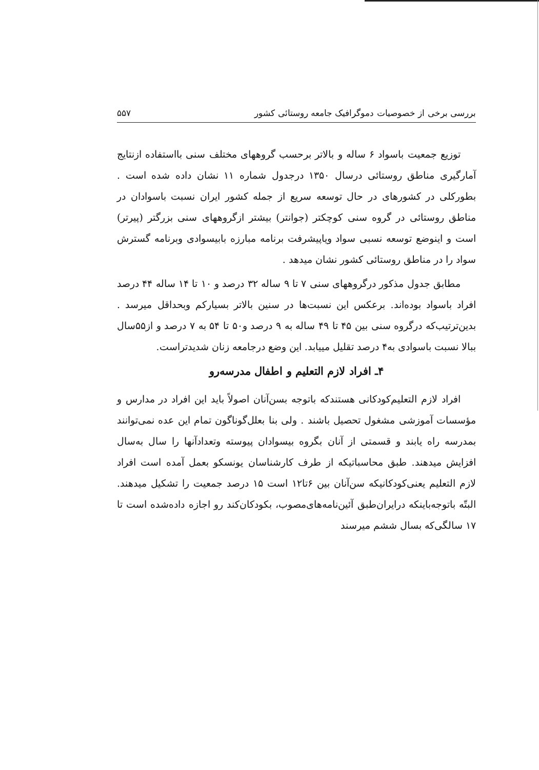بررسی برخی از خصوصیات دموگرافیک جامعه روستائی کشور ۵۵۷
توزیع جمعیت باسواد ۶ ساله و بالاتر برحسب گروههای مختلف سنی بااستفاده ازنتایج آمارگیری مناطق روستائی درسال ۱۳۵۰ درجدول شماره ۱۱ نشان داده شده است . بطورکلی در کشورهای در حال توسعه سریع از جمله کشور ایران نسبت باسوادان در مناطق روستائی در گروه سنی کوچکتر (جوانتر) بیشتر ازگروههای سنی بزرگتر (پیرتر) است و اینوضع توسعه نسبی سواد ویاپیشرفت برنامه مبارزه بابیسوادی وبرنامه گسترش سواد را در مناطق روستائی کشور نشان میدهد .
مطابق جدول مذکور درگروههای سنی ۷ تا ۹ ساله ۳۲ درصد و ۱۰ تا ۱۴ ساله ۴۴ درصد افراد باسواد بوده‌اند. برعکس این نسبت‌ها در سنین بالاتر بسیارکم وبحداقل میرسد . بدین‌ترتیب‌که درگروه سنی بین ۴۵ تا ۴۹ ساله به ۹ درصد و۵۰ تا ۵۴ به ۷ درصد و از۵۵سال ببالا نسبت باسوادی به۴ درصد تقلیل مییابد. این وضع درجامعه زنان شدیدتراست.
۴ـ افراد لازم التعلیم و اطفال مدرسه‌رو
افراد لازم التعلیم‌کودکانی هستندکه باتوجه بسن‌آنان اصولاً باید این افراد در مدارس و مؤسسات آموزشی مشغول تحصیل باشند . ولی بنا بعلل‌گوناگون تمام این عده نمی‌توانند بمدرسه راه یابند و قسمتی از آنان بگروه بیسوادان پیوسته وتعدادآنها را سال به‌سال افزایش میدهند. طبق محاسباتیکه از طرف کارشناسان یونسکو بعمل آمده است افراد لازم التعلیم یعنی‌کودکانیکه سن‌آنان بین ۶تا۱۲ است ۱۵ درصد جمعیت را تشکیل میدهند. البتّه باتوجه‌باینکه درایران‌طبق آئین‌نامه‌های‌مصوب، بکودکان‌کند رو اجازه داده‌شده است تا ۱۷ سالگی‌که بسال ششم میرسند